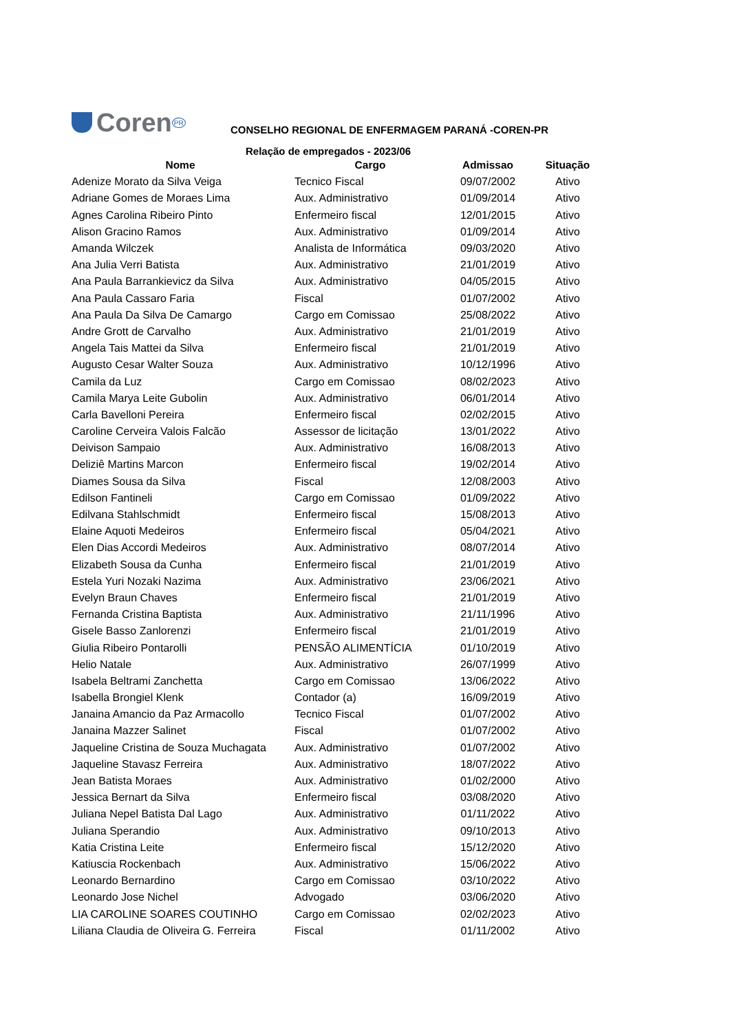Coren PR
CONSELHO REGIONAL DE ENFERMAGEM PARANÁ -COREN-PR
Relação de empregados - 2023/06
| Nome | Cargo | Admissao | Situação |
| --- | --- | --- | --- |
| Adenize Morato da Silva Veiga | Tecnico Fiscal | 09/07/2002 | Ativo |
| Adriane Gomes de Moraes Lima | Aux. Administrativo | 01/09/2014 | Ativo |
| Agnes Carolina Ribeiro Pinto | Enfermeiro fiscal | 12/01/2015 | Ativo |
| Alison Gracino Ramos | Aux. Administrativo | 01/09/2014 | Ativo |
| Amanda Wilczek | Analista de Informática | 09/03/2020 | Ativo |
| Ana Julia Verri Batista | Aux. Administrativo | 21/01/2019 | Ativo |
| Ana Paula Barrankievicz da Silva | Aux. Administrativo | 04/05/2015 | Ativo |
| Ana Paula Cassaro Faria | Fiscal | 01/07/2002 | Ativo |
| Ana Paula Da Silva De Camargo | Cargo em Comissao | 25/08/2022 | Ativo |
| Andre Grott de Carvalho | Aux. Administrativo | 21/01/2019 | Ativo |
| Angela Tais Mattei da Silva | Enfermeiro fiscal | 21/01/2019 | Ativo |
| Augusto Cesar Walter Souza | Aux. Administrativo | 10/12/1996 | Ativo |
| Camila da Luz | Cargo em Comissao | 08/02/2023 | Ativo |
| Camila Marya Leite Gubolin | Aux. Administrativo | 06/01/2014 | Ativo |
| Carla Bavelloni Pereira | Enfermeiro fiscal | 02/02/2015 | Ativo |
| Caroline Cerveira Valois Falcão | Assessor de licitação | 13/01/2022 | Ativo |
| Deivison Sampaio | Aux. Administrativo | 16/08/2013 | Ativo |
| Deliziê Martins Marcon | Enfermeiro fiscal | 19/02/2014 | Ativo |
| Diames Sousa da Silva | Fiscal | 12/08/2003 | Ativo |
| Edilson Fantineli | Cargo em Comissao | 01/09/2022 | Ativo |
| Edilvana Stahlschmidt | Enfermeiro fiscal | 15/08/2013 | Ativo |
| Elaine Aquoti Medeiros | Enfermeiro fiscal | 05/04/2021 | Ativo |
| Elen Dias Accordi Medeiros | Aux. Administrativo | 08/07/2014 | Ativo |
| Elizabeth Sousa da Cunha | Enfermeiro fiscal | 21/01/2019 | Ativo |
| Estela Yuri Nozaki Nazima | Aux. Administrativo | 23/06/2021 | Ativo |
| Evelyn Braun Chaves | Enfermeiro fiscal | 21/01/2019 | Ativo |
| Fernanda Cristina Baptista | Aux. Administrativo | 21/11/1996 | Ativo |
| Gisele Basso Zanlorenzi | Enfermeiro fiscal | 21/01/2019 | Ativo |
| Giulia Ribeiro Pontarolli | PENSÃO ALIMENTÍCIA | 01/10/2019 | Ativo |
| Helio Natale | Aux. Administrativo | 26/07/1999 | Ativo |
| Isabela Beltrami Zanchetta | Cargo em Comissao | 13/06/2022 | Ativo |
| Isabella Brongiel Klenk | Contador (a) | 16/09/2019 | Ativo |
| Janaina Amancio da Paz Armacollo | Tecnico Fiscal | 01/07/2002 | Ativo |
| Janaina Mazzer Salinet | Fiscal | 01/07/2002 | Ativo |
| Jaqueline Cristina de Souza Muchagata | Aux. Administrativo | 01/07/2002 | Ativo |
| Jaqueline Stavasz Ferreira | Aux. Administrativo | 18/07/2022 | Ativo |
| Jean Batista Moraes | Aux. Administrativo | 01/02/2000 | Ativo |
| Jessica Bernart da Silva | Enfermeiro fiscal | 03/08/2020 | Ativo |
| Juliana Nepel Batista Dal Lago | Aux. Administrativo | 01/11/2022 | Ativo |
| Juliana Sperandio | Aux. Administrativo | 09/10/2013 | Ativo |
| Katia Cristina Leite | Enfermeiro fiscal | 15/12/2020 | Ativo |
| Katiuscia Rockenbach | Aux. Administrativo | 15/06/2022 | Ativo |
| Leonardo Bernardino | Cargo em Comissao | 03/10/2022 | Ativo |
| Leonardo Jose Nichel | Advogado | 03/06/2020 | Ativo |
| LIA CAROLINE SOARES COUTINHO | Cargo em Comissao | 02/02/2023 | Ativo |
| Liliana Claudia de Oliveira G. Ferreira | Fiscal | 01/11/2002 | Ativo |